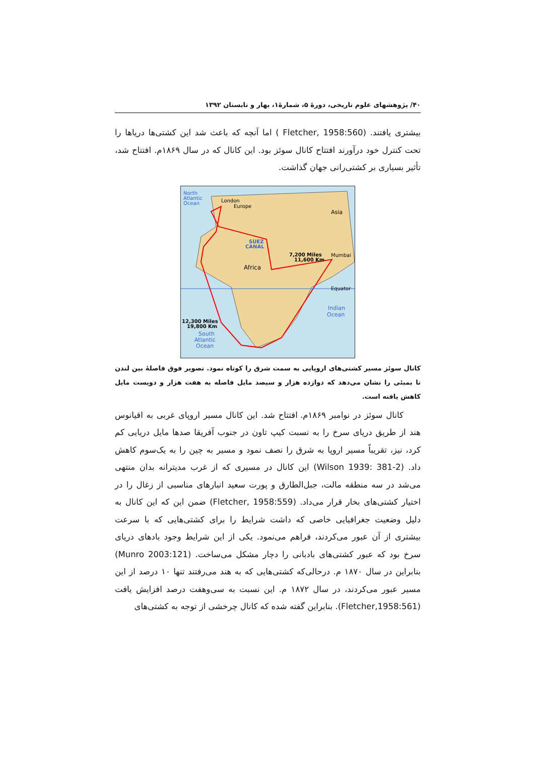۴۰/ پژوهشهای علوم تاریخی، دورهٔ ۵، شمارهٔ۱، بهار و تابستان ۱۳۹۲
بیشتری یافتند. (Fletcher, 1958:560 ) اما آنچه که باعث شد این کشتی‌ها دریاها را تحت کنترل خود درآورند افتتاح کانال سوئز بود. این کانال که در سال ۱۸۶۹م. افتتاح شد، تأثیر بسیاری بر کشتی‌رانی جهان گذاشت.
North
Atlantic
Ocean
London
Europe
Asia
SUEZ
CANAL
7,200 Miles
11,600 Km
Mumbai
Africa
Equator
Indian
Ocean
12,300 Miles
19,800 Km
South
Atlantic
Ocean
کانال سوئز مسیر کشتی‌های اروپایی به سمت شرق را کوتاه نمود. تصویر فوق فاصلهٔ بین لندن تا بمبئی را نشان می‌دهد که دوازده هزار و سیصد مایل فاصله به هفت هزار و دویست مایل کاهش یافته است.
کانال سوئز در نوامبر ۱۸۶۹م. افتتاح شد. این کانال مسیر اروپای غربی به اقیانوس هند از طریق دریای سرخ را به نسبت کیپ تاون در جنوب آفریقا صدها مایل دریایی کم کرد، نیز، تقریباً مسیر اروپا به شرق را نصف نمود و مسیر به چین را به یک‌سوم کاهش داد. (Wilson 1939: 381-2) این کانال در مسیری که از غرب مدیترانه بدان منتهی می‌شد در سه منطقه مالت، جبل‌الطارق و پورت سعید انبارهای مناسبی از زغال را در اختیار کشتی‌های بخار قرار می‌داد. (Fletcher, 1958:559) ضمن این که این کانال به دلیل وضعیت جغرافیایی خاصی که داشت شرایط را برای کشتی‌هایی که با سرعت بیشتری از آن عبور می‌کردند، فراهم می‌نمود. یکی از این شرایط وجود بادهای دریای سرخ بود که عبور کشتی‌های بادبانی را دچار مشکل می‌ساخت. (Munro 2003:121) بنابراین در سال ۱۸۷۰ م. درحالی‌که کشتی‌هایی که به هند می‌رفتند تنها ۱۰ درصد از این مسیر عبور می‌کردند، در سال ۱۸۷۲ م. این نسبت به سی‌وهفت درصد افزایش یافت (Fletcher,1958:561). بنابراین گفته شده که کانال چرخشی از توجه به کشتی‌های